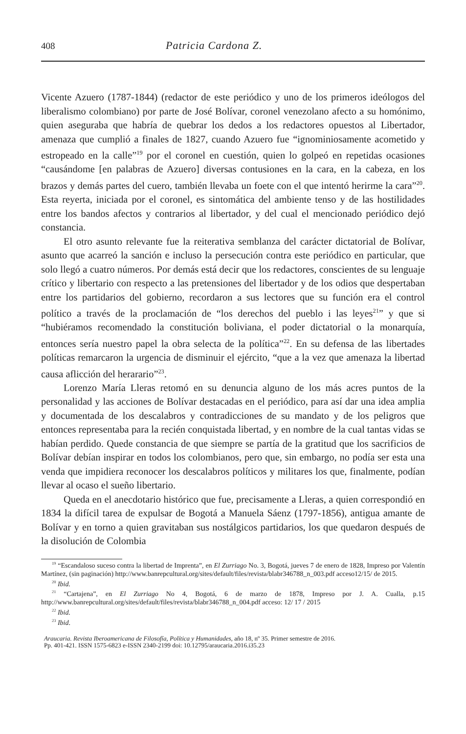408 Patricia Cardona Z.
Vicente Azuero (1787-1844) (redactor de este periódico y uno de los primeros ideólogos del liberalismo colombiano) por parte de José Bolívar, coronel venezolano afecto a su homónimo, quien aseguraba que habría de quebrar los dedos a los redactores opuestos al Libertador, amenaza que cumplió a finales de 1827, cuando Azuero fue “ignominiosamente acometido y estropeado en la calle”<sup>19</sup> por el coronel en cuestión, quien lo golpeó en repetidas ocasiones “causándome [en palabras de Azuero] diversas contusiones en la cara, en la cabeza, en los brazos y demás partes del cuero, también llevaba un foete con el que intentó herirme la cara”<sup>20</sup>. Esta reyerta, iniciada por el coronel, es sintomática del ambiente tenso y de las hostilidades entre los bandos afectos y contrarios al libertador, y del cual el mencionado periódico dejó constancia.
El otro asunto relevante fue la reiterativa semblanza del carácter dictatorial de Bolívar, asunto que acarreó la sanción e incluso la persecución contra este periódico en particular, que solo llegó a cuatro números. Por demás está decir que los redactores, conscientes de su lenguaje crítico y libertario con respecto a las pretensiones del libertador y de los odios que despertaban entre los partidarios del gobierno, recordaron a sus lectores que su función era el control político a través de la proclamación de “los derechos del pueblo i las leyes<sup>21</sup>” y que si “hubiéramos recomendado la constitución boliviana, el poder dictatorial o la monarquía, entonces sería nuestro papel la obra selecta de la política”<sup>22</sup>. En su defensa de las libertades políticas remarcaron la urgencia de disminuir el ejército, “que a la vez que amenaza la libertad causa aflicción del herarario”<sup>23</sup>.
Lorenzo María Lleras retomó en su denuncia alguno de los más acres puntos de la personalidad y las acciones de Bolívar destacadas en el periódico, para así dar una idea amplia y documentada de los descalabros y contradicciones de su mandato y de los peligros que entonces representaba para la recién conquistada libertad, y en nombre de la cual tantas vidas se habían perdido. Quede constancia de que siempre se partía de la gratitud que los sacrificios de Bolívar debían inspirar en todos los colombianos, pero que, sin embargo, no podía ser esta una venda que impidiera reconocer los descalabros políticos y militares los que, finalmente, podían llevar al ocaso el sueño libertario.
Queda en el anecdotario histórico que fue, precisamente a Lleras, a quien correspondió en 1834 la difícil tarea de expulsar de Bogotá a Manuela Sáenz (1797-1856), antigua amante de Bolívar y en torno a quien gravitaban sus nostálgicos partidarios, los que quedaron después de la disolución de Colombia
<sup>19</sup> “Escandaloso suceso contra la libertad de Imprenta”, en El Zurriago No. 3, Bogotá, jueves 7 de enero de 1828, Impreso por Valentín Martínez, (sin paginación) http://www.banrepcultural.org/sites/default/files/revista/blabr346788_n_003.pdf acceso12/15/ de 2015.
<sup>20</sup> Ibid.
<sup>21</sup> “Cartajena”, en El Zurriago No 4, Bogotá, 6 de marzo de 1878, Impreso por J. A. Cualla, p.15 http://www.banrepcultural.org/sites/default/files/revista/blabr346788_n_004.pdf acceso: 12/ 17 / 2015
<sup>22</sup> Ibid.
<sup>23</sup> Ibid.
Araucaria. Revista Iberoamericana de Filosofía, Política y Humanidades, año 18, nº 35. Primer semestre de 2016.
Pp. 401-421. ISSN 1575-6823 e-ISSN 2340-2199 doi: 10.12795/araucaria.2016.i35.23